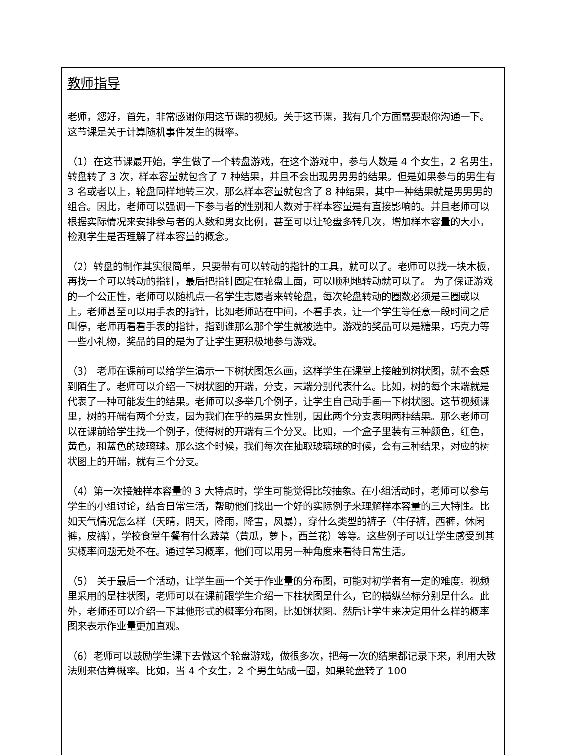教师指导
老师，您好，首先，非常感谢你用这节课的视频。关于这节课，我有几个方面需要跟你沟通一下。这节课是关于计算随机事件发生的概率。
（1）在这节课最开始，学生做了一个转盘游戏，在这个游戏中，参与人数是 4 个女生，2 名男生，转盘转了 3 次，样本容量就包含了 7 种结果，并且不会出现男男男的结果。但是如果参与的男生有 3 名或者以上，轮盘同样地转三次，那么样本容量就包含了 8 种结果，其中一种结果就是男男男的组合。因此，老师可以强调一下参与者的性别和人数对于样本容量是有直接影响的。并且老师可以根据实际情况来安排参与者的人数和男女比例，甚至可以让轮盘多转几次，增加样本容量的大小，检测学生是否理解了样本容量的概念。
（2）转盘的制作其实很简单，只要带有可以转动的指针的工具，就可以了。老师可以找一块木板，再找一个可以转动的指针，最后把指针固定在轮盘上面，可以顺利地转动就可以了。 为了保证游戏的一个公正性，老师可以随机点一名学生志愿者来转轮盘，每次轮盘转动的圈数必须是三圈或以上。老师甚至可以用手表的指针，比如老师站在中间，不看手表，让一个学生等任意一段时间之后叫停，老师再看看手表的指针，指到谁那么那个学生就被选中。游戏的奖品可以是糖果，巧克力等一些小礼物，奖品的目的是为了让学生更积极地参与游戏。
（3） 老师在课前可以给学生演示一下树状图怎么画，这样学生在课堂上接触到树状图，就不会感到陌生了。老师可以介绍一下树状图的开端，分支，末端分别代表什么。比如，树的每个末端就是代表了一种可能发生的结果。老师可以多举几个例子，让学生自己动手画一下树状图。这节视频课里，树的开端有两个分支，因为我们在乎的是男女性别，因此两个分支表明两种结果。那么老师可以在课前给学生找一个例子，使得树的开端有三个分叉。比如，一个盒子里装有三种颜色，红色，黄色，和蓝色的玻璃球。那么这个时候，我们每次在抽取玻璃球的时候，会有三种结果，对应的树状图上的开端，就有三个分支。
（4）第一次接触样本容量的 3 大特点时，学生可能觉得比较抽象。在小组活动时，老师可以参与学生的小组讨论，结合日常生活，帮助他们找出一个好的实际例子来理解样本容量的三大特性。比如天气情况怎么样（天晴，阴天，降雨，降雪，风暴），穿什么类型的裤子（牛仔裤，西裤，休闲裤，皮裤），学校食堂午餐有什么蔬菜（黄瓜，萝卜，西兰花）等等。这些例子可以让学生感受到其实概率问题无处不在。通过学习概率，他们可以用另一种角度来看待日常生活。
（5） 关于最后一个活动，让学生画一个关于作业量的分布图，可能对初学者有一定的难度。视频里采用的是柱状图，老师可以在课前跟学生介绍一下柱状图是什么，它的横纵坐标分别是什么。此外，老师还可以介绍一下其他形式的概率分布图，比如饼状图。然后让学生来决定用什么样的概率图来表示作业量更加直观。
（6）老师可以鼓励学生课下去做这个轮盘游戏，做很多次，把每一次的结果都记录下来，利用大数法则来估算概率。比如，当 4 个女生，2 个男生站成一圈，如果轮盘转了 100